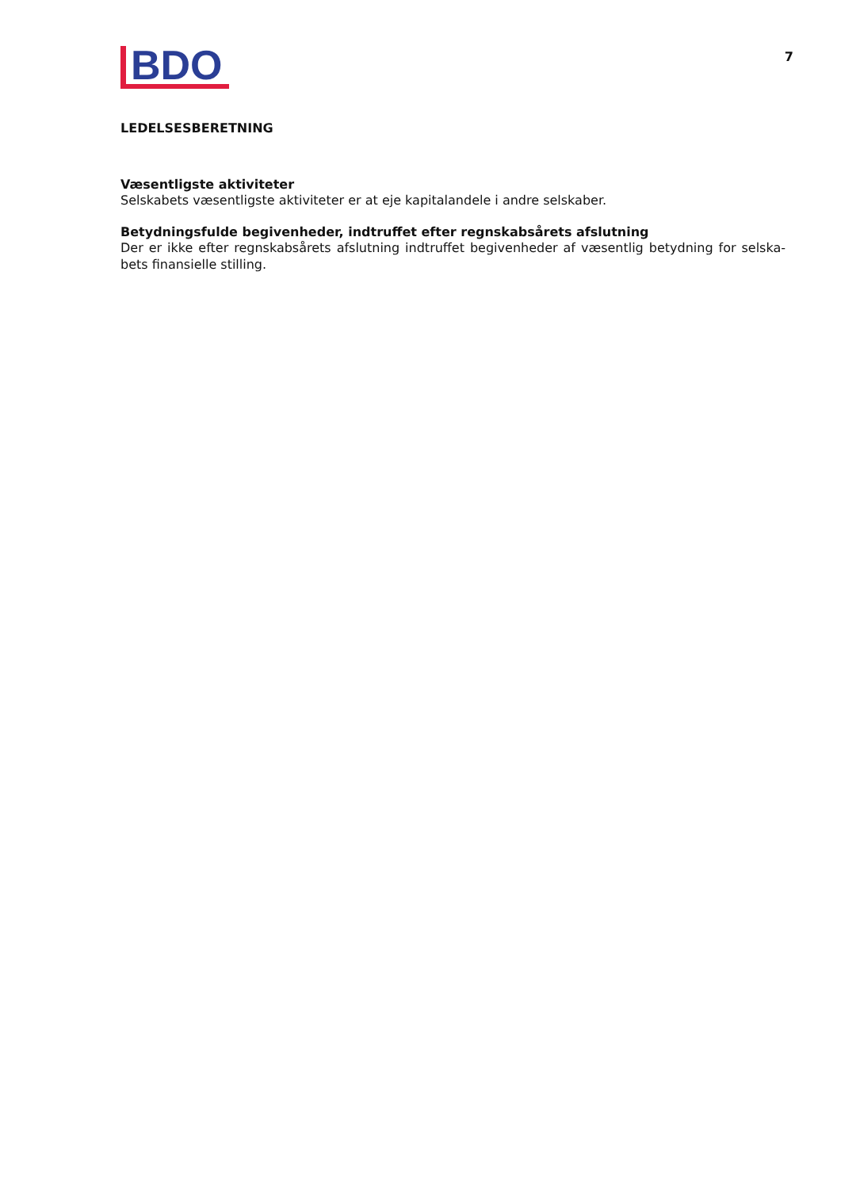BDO
7
LEDELSESBERETNING
Væsentligste aktiviteter
Selskabets væsentligste aktiviteter er at eje kapitalandele i andre selskaber.
Betydningsfulde begivenheder, indtruffet efter regnskabsårets afslutning
Der er ikke efter regnskabsårets afslutning indtruffet begivenheder af væsentlig betydning for selska-bets finansielle stilling.